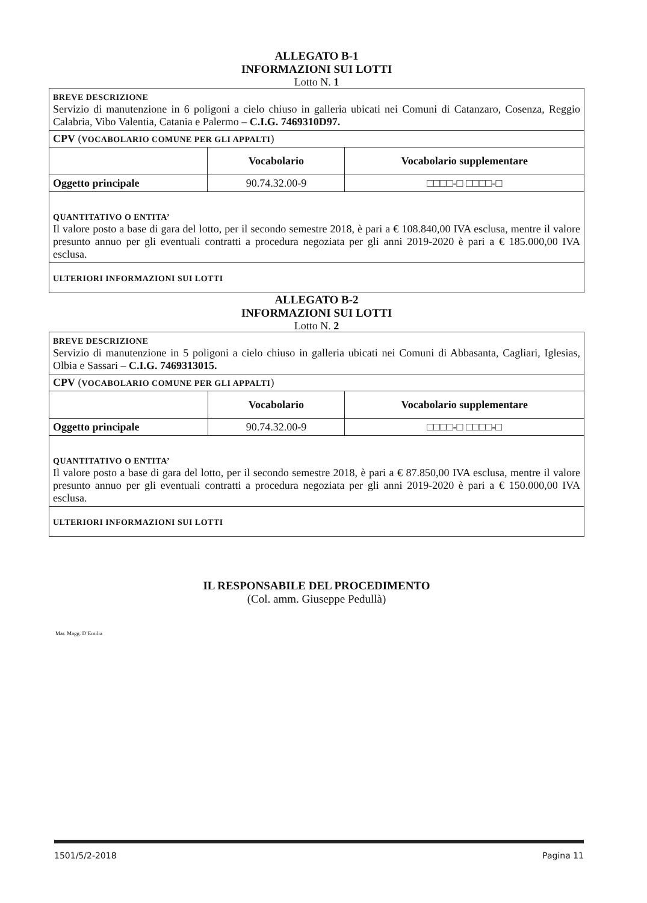ALLEGATO B-1
INFORMAZIONI SUI LOTTI
Lotto N. 1
| BREVE DESCRIZIONE Servizio di manutenzione in 6 poligoni a cielo chiuso in galleria ubicati nei Comuni di Catanzaro, Cosenza, Reggio Calabria, Vibo Valentia, Catania e Palermo – C.I.G. 7469310D97. | | |
| CPV ( VOCABOLARIO COMUNE PER GLI APPALTI ) | | |
| | Vocabolario | Vocabolario supplementare |
| Oggetto principale | 90.74.32.00-9 | □□□□-□ □□□□-□ |
| QUANTITATIVO O ENTITA’ Il valore posto a base di gara del lotto, per il secondo semestre 2018, è pari a € 108.840,00 IVA esclusa, mentre il valore presunto annuo per gli eventuali contratti a procedura negoziata per gli anni 2019-2020 è pari a € 185.000,00 IVA esclusa. | | |
| ULTERIORI INFORMAZIONI SUI LOTTI | | |
ALLEGATO B-2
INFORMAZIONI SUI LOTTI
Lotto N. 2
| BREVE DESCRIZIONE Servizio di manutenzione in 5 poligoni a cielo chiuso in galleria ubicati nei Comuni di Abbasanta, Cagliari, Iglesias, Olbia e Sassari – C.I.G. 7469313015. | | |
| CPV ( VOCABOLARIO COMUNE PER GLI APPALTI ) | | |
| | Vocabolario | Vocabolario supplementare |
| Oggetto principale | 90.74.32.00-9 | □□□□-□ □□□□-□ |
| QUANTITATIVO O ENTITA’ Il valore posto a base di gara del lotto, per il secondo semestre 2018, è pari a € 87.850,00 IVA esclusa, mentre il valore presunto annuo per gli eventuali contratti a procedura negoziata per gli anni 2019-2020 è pari a € 150.000,00 IVA esclusa. | | |
| ULTERIORI INFORMAZIONI SUI LOTTI | | |
IL RESPONSABILE DEL PROCEDIMENTO
(Col. amm. Giuseppe Pedullà)
Mar. Magg. D’Emilia
1501/5/2-2018 Pagina 11